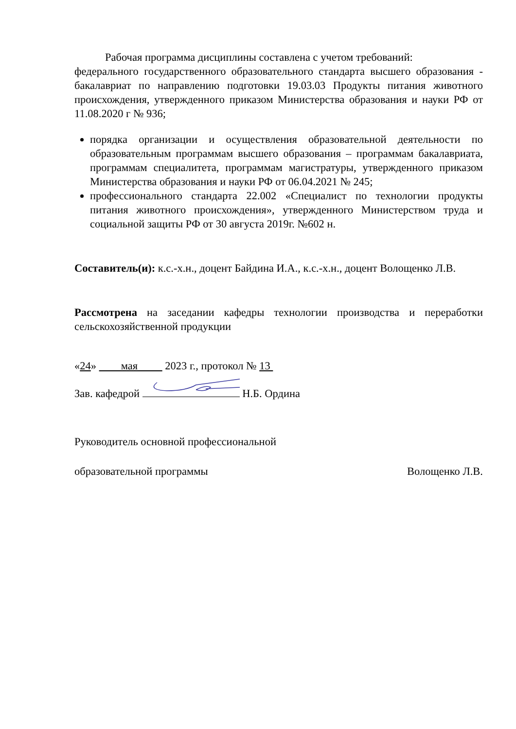Рабочая программа дисциплины составлена с учетом требований:
федерального государственного образовательного стандарта высшего образования - бакалавриат по направлению подготовки 19.03.03 Продукты питания животного происхождения, утвержденного приказом Министерства образования и науки РФ от 11.08.2020 г № 936;
порядка организации и осуществления образовательной деятельности по образовательным программам высшего образования – программам бакалавриата, программам специалитета, программам магистратуры, утвержденного приказом Министерства образования и науки РФ от 06.04.2021 № 245;
профессионального стандарта 22.002 «Специалист по технологии продукты питания животного происхождения», утвержденного Министерством труда и социальной защиты РФ от 30 августа 2019г. №602 н.
Составитель(и): к.с.-х.н., доцент Байдина И.А., к.с.-х.н., доцент Волощенко Л.В.
Рассмотрена на заседании кафедры технологии производства и переработки сельскохозяйственной продукции
«24» мая 2023 г., протокол № 13
Зав. кафедрой Н.Б. Ордина
Руководитель основной профессиональной
образовательной программы Волощенко Л.В.